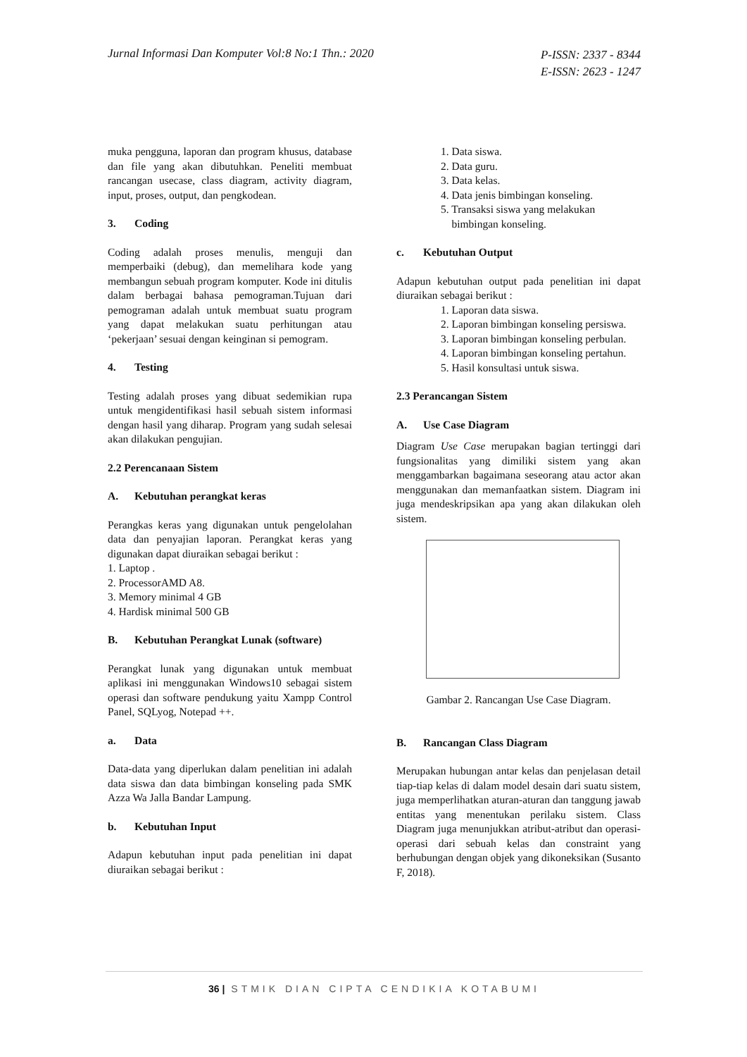Jurnal Informasi Dan Komputer Vol:8 No:1 Thn.: 2020
P-ISSN: 2337 - 8344
E-ISSN: 2623 - 1247
muka pengguna, laporan dan program khusus, database dan file yang akan dibutuhkan. Peneliti membuat rancangan usecase, class diagram, activity diagram, input, proses, output, dan pengkodean.
3. Coding
Coding adalah proses menulis, menguji dan memperbaiki (debug), dan memelihara kode yang membangun sebuah program komputer. Kode ini ditulis dalam berbagai bahasa pemograman.Tujuan dari pemograman adalah untuk membuat suatu program yang dapat melakukan suatu perhitungan atau ‘pekerjaan’ sesuai dengan keinginan si pemogram.
4. Testing
Testing adalah proses yang dibuat sedemikian rupa untuk mengidentifikasi hasil sebuah sistem informasi dengan hasil yang diharap. Program yang sudah selesai akan dilakukan pengujian.
2.2 Perencanaan Sistem
A. Kebutuhan perangkat keras
Perangkas keras yang digunakan untuk pengelolahan data dan penyajian laporan. Perangkat keras yang digunakan dapat diuraikan sebagai berikut :
1. Laptop .
2. ProcessorAMD A8.
3. Memory minimal 4 GB
4. Hardisk minimal 500 GB
B. Kebutuhan Perangkat Lunak (software)
Perangkat lunak yang digunakan untuk membuat aplikasi ini menggunakan Windows10 sebagai sistem operasi dan software pendukung yaitu Xampp Control Panel, SQLyog, Notepad ++.
a. Data
Data-data yang diperlukan dalam penelitian ini adalah data siswa dan data bimbingan konseling pada SMK Azza Wa Jalla Bandar Lampung.
b. Kebutuhan Input
Adapun kebutuhan input pada penelitian ini dapat diuraikan sebagai berikut :
1. Data siswa.
2. Data guru.
3. Data kelas.
4. Data jenis bimbingan konseling.
5. Transaksi siswa yang melakukan
bimbingan konseling.
c. Kebutuhan Output
Adapun kebutuhan output pada penelitian ini dapat diuraikan sebagai berikut :
1. Laporan data siswa.
2. Laporan bimbingan konseling persiswa.
3. Laporan bimbingan konseling perbulan.
4. Laporan bimbingan konseling pertahun.
5. Hasil konsultasi untuk siswa.
2.3 Perancangan Sistem
A. Use Case Diagram
Diagram Use Case merupakan bagian tertinggi dari fungsionalitas yang dimiliki sistem yang akan menggambarkan bagaimana seseorang atau actor akan menggunakan dan memanfaatkan sistem. Diagram ini juga mendeskripsikan apa yang akan dilakukan oleh sistem.
Gambar 2. Rancangan Use Case Diagram.
B. Rancangan Class Diagram
Merupakan hubungan antar kelas dan penjelasan detail tiap-tiap kelas di dalam model desain dari suatu sistem, juga memperlihatkan aturan-aturan dan tanggung jawab entitas yang menentukan perilaku sistem. Class Diagram juga menunjukkan atribut-atribut dan operasi-operasi dari sebuah kelas dan constraint yang berhubungan dengan objek yang dikoneksikan (Susanto F, 2018).
36 | STMIK DIAN CIPTA CENDIKIA KOTABUMI